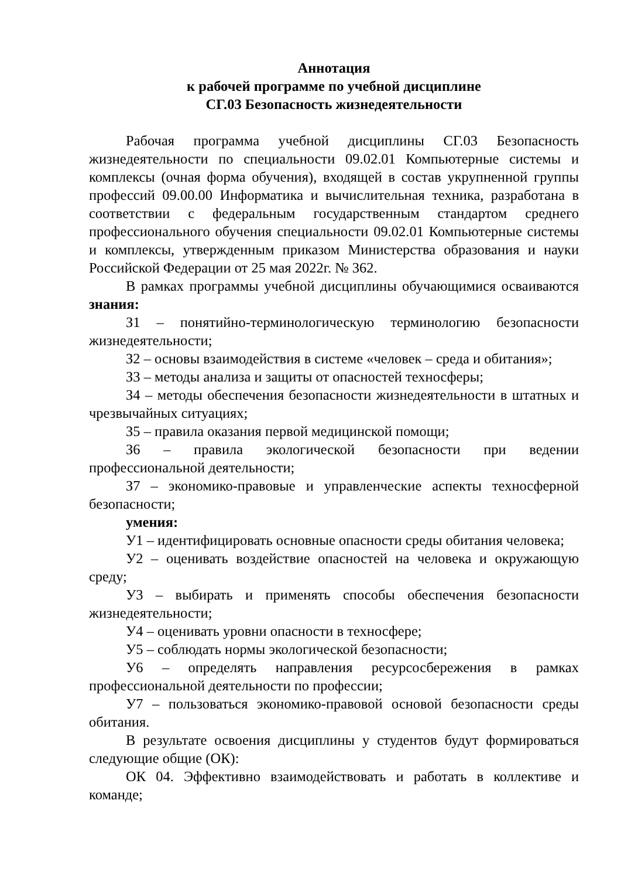Аннотация
к рабочей программе по учебной дисциплине
СГ.03 Безопасность жизнедеятельности
Рабочая программа учебной дисциплины СГ.03 Безопасность жизнедеятельности по специальности 09.02.01 Компьютерные системы и комплексы (очная форма обучения), входящей в состав укрупненной группы профессий 09.00.00 Информатика и вычислительная техника, разработана в соответствии с федеральным государственным стандартом среднего профессионального обучения специальности 09.02.01 Компьютерные системы и комплексы, утвержденным приказом Министерства образования и науки Российской Федерации от 25 мая 2022г. № 362.
В рамках программы учебной дисциплины обучающимися осваиваются знания:
З1 – понятийно-терминологическую терминологию безопасности жизнедеятельности;
З2 – основы взаимодействия в системе «человек – среда и обитания»;
З3 – методы анализа и защиты от опасностей техносферы;
З4 – методы обеспечения безопасности жизнедеятельности в штатных и чрезвычайных ситуациях;
З5 – правила оказания первой медицинской помощи;
З6 – правила экологической безопасности при ведении профессиональной деятельности;
З7 – экономико-правовые и управленческие аспекты техносферной безопасности;
умения:
У1 – идентифицировать основные опасности среды обитания человека;
У2 – оценивать воздействие опасностей на человека и окружающую среду;
У3 – выбирать и применять способы обеспечения безопасности жизнедеятельности;
У4 – оценивать уровни опасности в техносфере;
У5 – соблюдать нормы экологической безопасности;
У6 – определять направления ресурсосбережения в рамках профессиональной деятельности по профессии;
У7 – пользоваться экономико-правовой основой безопасности среды обитания.
В результате освоения дисциплины у студентов будут формироваться следующие общие (ОК):
ОК 04. Эффективно взаимодействовать и работать в коллективе и команде;